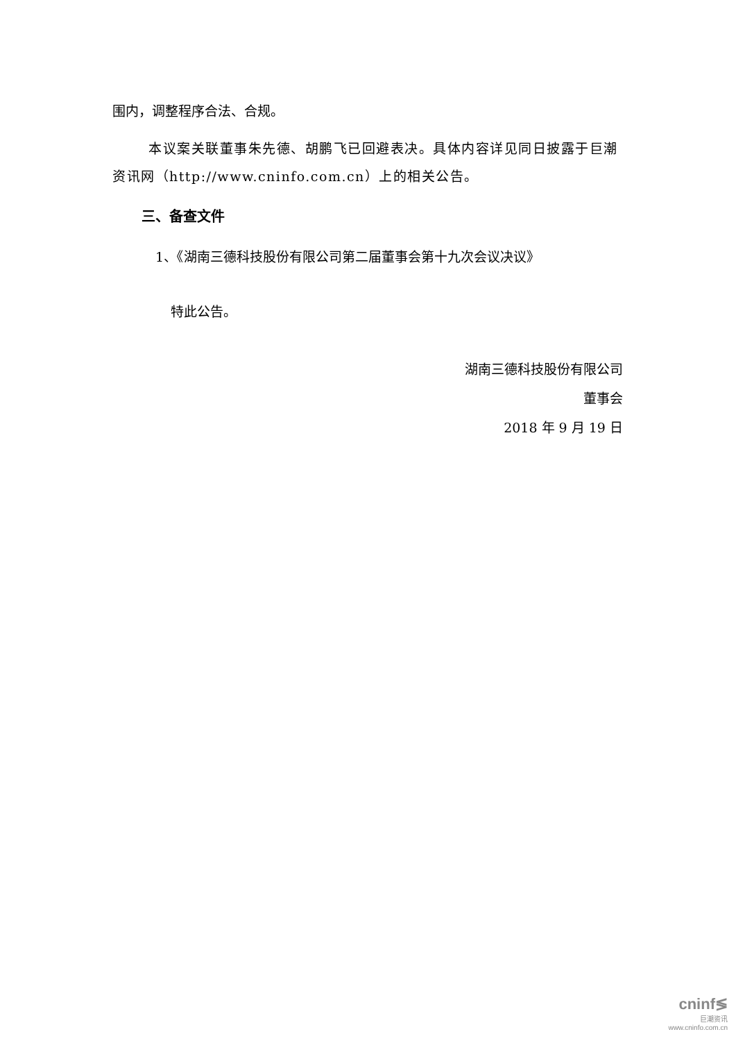围内，调整程序合法、合规。
本议案关联董事朱先德、胡鹏飞已回避表决。具体内容详见同日披露于巨潮资讯网（http://www.cninfo.com.cn）上的相关公告。
三、备查文件
1、《湖南三德科技股份有限公司第二届董事会第十九次会议决议》
特此公告。
湖南三德科技股份有限公司
董事会
2018 年 9 月 19 日
cninf≶
巨潮资讯
www.cninfo.com.cn